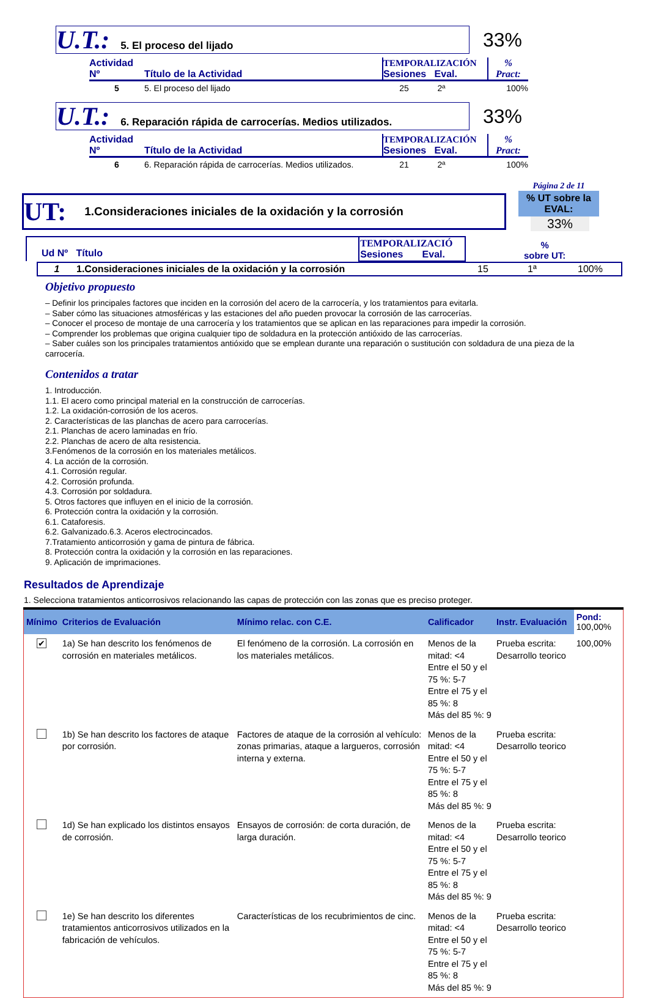U.T.: 5. El proceso del lijado
33%
| Actividad Nº | Título de la Actividad | TEMPORALIZACIÓN Sesiones Eval. | % Pract: |
| --- | --- | --- | --- |
| 5 | 5. El proceso del lijado | 25 2ª | 100% |
U.T.: 6. Reparación rápida de carrocerías. Medios utilizados.
33%
| Actividad Nº | Título de la Actividad | TEMPORALIZACIÓN Sesiones Eval. | % Pract: |
| --- | --- | --- | --- |
| 6 | 6. Reparación rápida de carrocerías. Medios utilizados. | 21 2ª | 100% |
UT: 1.Consideraciones iniciales de la oxidación y la corrosión
Página 2 de 11
% UT sobre la EVAL:
33%
| Ud Nº Título | TEMPORALIZACIÓ Sesiones Eval. | % sobre UT: |
| 1 | 1.Consideraciones iniciales de la oxidación y la corrosión | 15 | 1ª | 100% |
Objetivo propuesto
– Definir los principales factores que inciden en la corrosión del acero de la carrocería, y los tratamientos para evitarla.
– Saber cómo las situaciones atmosféricas y las estaciones del año pueden provocar la corrosión de las carrocerías.
– Conocer el proceso de montaje de una carrocería y los tratamientos que se aplican en las reparaciones para impedir la corrosión.
– Comprender los problemas que origina cualquier tipo de soldadura en la protección antióxido de las carrocerías.
– Saber cuáles son los principales tratamientos antióxido que se emplean durante una reparación o sustitución con soldadura de una pieza de la carrocería.
Contenidos a tratar
1. Introducción.
1.1. El acero como principal material en la construcción de carrocerías.
1.2. La oxidación-corrosión de los aceros.
2. Características de las planchas de acero para carrocerías.
2.1. Planchas de acero laminadas en frío.
2.2. Planchas de acero de alta resistencia.
3.Fenómenos de la corrosión en los materiales metálicos.
4. La acción de la corrosión.
4.1. Corrosión regular.
4.2. Corrosión profunda.
4.3. Corrosión por soldadura.
5. Otros factores que influyen en el inicio de la corrosión.
6. Protección contra la oxidación y la corrosión.
6.1. Cataforesis.
6.2. Galvanizado.6.3. Aceros electrocincados.
7.Tratamiento anticorrosión y gama de pintura de fábrica.
8. Protección contra la oxidación y la corrosión en las reparaciones.
9. Aplicación de imprimaciones.
Resultados de Aprendizaje
1. Selecciona tratamientos anticorrosivos relacionando las capas de protección con las zonas que es preciso proteger.
| Mínimo | Criterios de Evaluación | Mínimo relac. con C.E. | Calificador | Instr. Evaluación | Pond: 100,00% |
| --- | --- | --- | --- | --- | --- |
| ✔ | 1a) Se han descrito los fenómenos de corrosión en materiales metálicos. | El fenómeno de la corrosión. La corrosión en los materiales metálicos. | Menos de la mitad: <4 Entre el 50 y el 75 %: 5-7 Entre el 75 y el 85 %: 8 Más del 85 %: 9 | Prueba escrita: Desarrollo teorico | 100,00% |
| | 1b) Se han descrito los factores de ataque por corrosión. | Factores de ataque de la corrosión al vehículo: zonas primarias, ataque a largueros, corrosión interna y externa. | Menos de la mitad: <4 Entre el 50 y el 75 %: 5-7 Entre el 75 y el 85 %: 8 Más del 85 %: 9 | Prueba escrita: Desarrollo teorico | |
| | 1d) Se han explicado los distintos ensayos de corrosión. | Ensayos de corrosión: de corta duración, de larga duración. | Menos de la mitad: <4 Entre el 50 y el 75 %: 5-7 Entre el 75 y el 85 %: 8 Más del 85 %: 9 | Prueba escrita: Desarrollo teorico | |
| | 1e) Se han descrito los diferentes tratamientos anticorrosivos utilizados en la fabricación de vehículos. | Características de los recubrimientos de cinc. | Menos de la mitad: <4 Entre el 50 y el 75 %: 5-7 Entre el 75 y el 85 %: 8 Más del 85 %: 9 | Prueba escrita: Desarrollo teorico | |